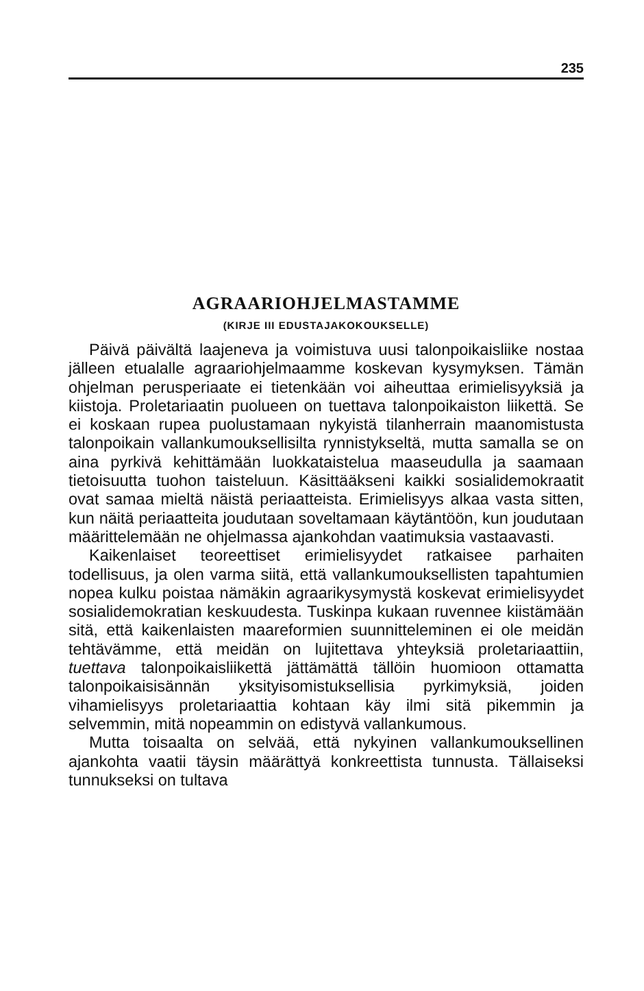235
AGRAARIOHJELMASTAMME
(KIRJE III EDUSTAJAKOKOUKSELLE)
Päivä päivältä laajeneva ja voimistuva uusi talonpoikaisliike nostaa jälleen etualalle agraariohjelmaamme koskevan kysymyksen. Tämän ohjelman perusperiaate ei tietenkään voi aiheuttaa erimielisyyksiä ja kiistoja. Proletariaatin puolueen on tuettava talonpoikaiston liikettä. Se ei koskaan rupea puolustamaan nykyistä tilanherrain maanomistusta talonpoikain vallankumouksellisilta rynnistykseltä, mutta samalla se on aina pyrkivä kehittämään luokkataistelua maaseudulla ja saamaan tietoisuutta tuohon taisteluun. Käsittääkseni kaikki sosialidemokraatit ovat samaa mieltä näistä periaatteista. Erimielisyys alkaa vasta sitten, kun näitä periaatteita joudutaan soveltamaan käytäntöön, kun joudutaan määrittelemään ne ohjelmassa ajankohdan vaatimuksia vastaavasti.
Kaikenlaiset teoreettiset erimielisyydet ratkaisee parhaiten todellisuus, ja olen varma siitä, että vallankumouksellisten tapahtumien nopea kulku poistaa nämäkin agraarikysymystä koskevat erimielisyydet sosialidemokratian keskuudesta. Tuskinpa kukaan ruvennee kiistämään sitä, että kaikenlaisten maareformien suunnitteleminen ei ole meidän tehtävämme, että meidän on lujitettava yhteyksiä proletariaattiin, tuettava talonpoikaisliikettä jättämättä tällöin huomioon ottamatta talonpoikaisisännän yksityisomistuksellisia pyrkimyksiä, joiden vihamielisyys proletariaattia kohtaan käy ilmi sitä pikemmin ja selvemmin, mitä nopeammin on edistyvä vallankumous.
Mutta toisaalta on selvää, että nykyinen vallankumouksellinen ajankohta vaatii täysin määrättyä konkreettista tunnusta. Tällaiseksi tunnukseksi on tultava